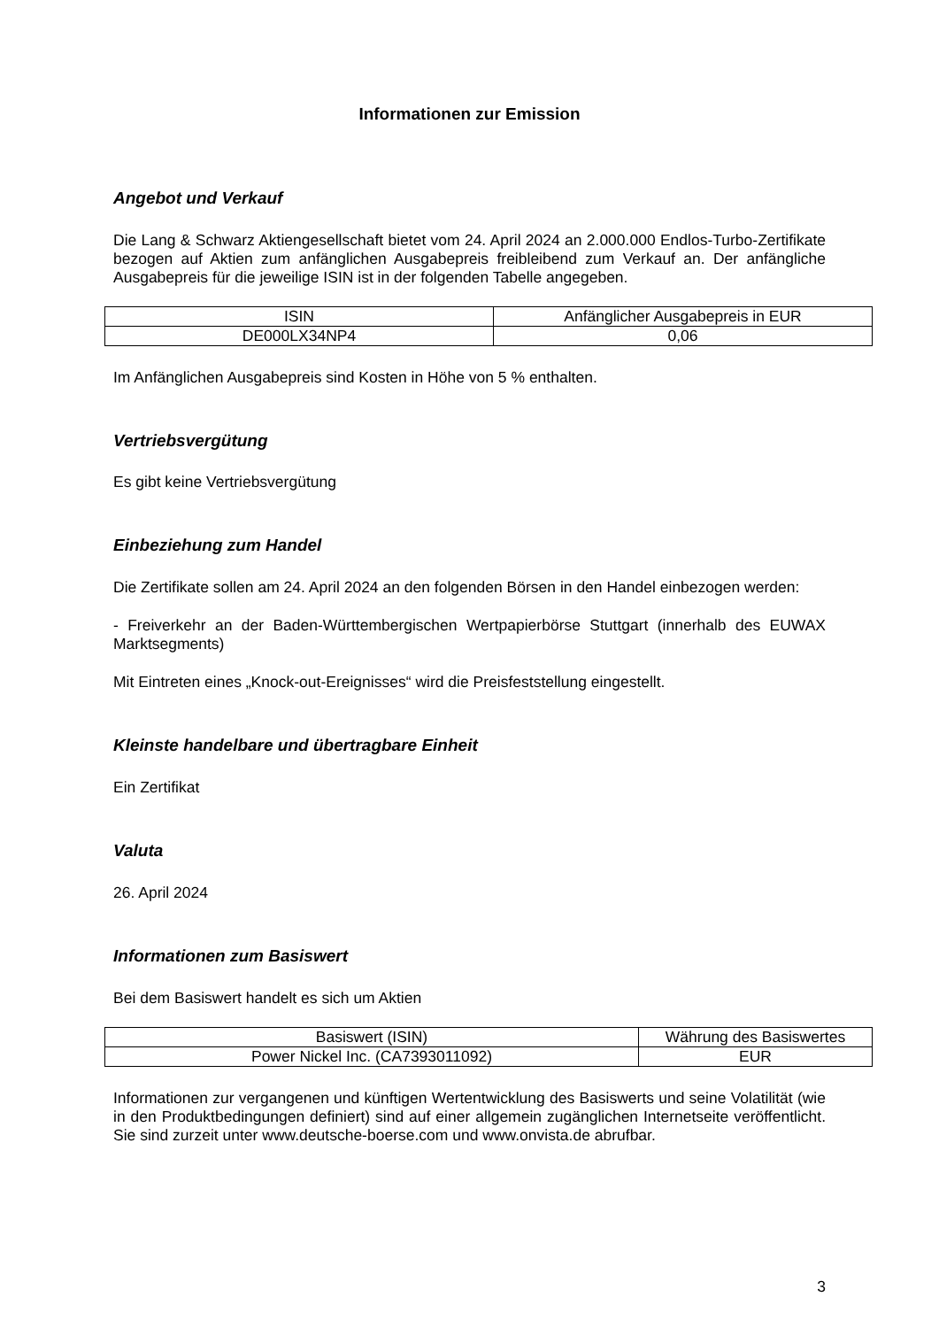Informationen zur Emission
Angebot und Verkauf
Die Lang & Schwarz Aktiengesellschaft bietet vom 24. April 2024 an 2.000.000 Endlos-Turbo-Zertifikate bezogen auf Aktien zum anfänglichen Ausgabepreis freibleibend zum Verkauf an. Der anfängliche Ausgabepreis für die jeweilige ISIN ist in der folgenden Tabelle angegeben.
| ISIN | Anfänglicher Ausgabepreis in EUR |
| --- | --- |
| DE000LX34NP4 | 0,06 |
Im Anfänglichen Ausgabepreis sind Kosten in Höhe von 5 % enthalten.
Vertriebsvergütung
Es gibt keine Vertriebsvergütung
Einbeziehung zum Handel
Die Zertifikate sollen am 24. April 2024 an den folgenden Börsen in den Handel einbezogen werden:
- Freiverkehr an der Baden-Württembergischen Wertpapierbörse Stuttgart (innerhalb des EUWAX Marktsegments)
Mit Eintreten eines „Knock-out-Ereignisses“ wird die Preisfeststellung eingestellt.
Kleinste handelbare und übertragbare Einheit
Ein Zertifikat
Valuta
26. April 2024
Informationen zum Basiswert
Bei dem Basiswert handelt es sich um Aktien
| Basiswert (ISIN) | Währung des Basiswertes |
| --- | --- |
| Power Nickel Inc. (CA7393011092) | EUR |
Informationen zur vergangenen und künftigen Wertentwicklung des Basiswerts und seine Volatilität (wie in den Produktbedingungen definiert) sind auf einer allgemein zugänglichen Internetseite veröffentlicht. Sie sind zurzeit unter www.deutsche-boerse.com und www.onvista.de abrufbar.
3